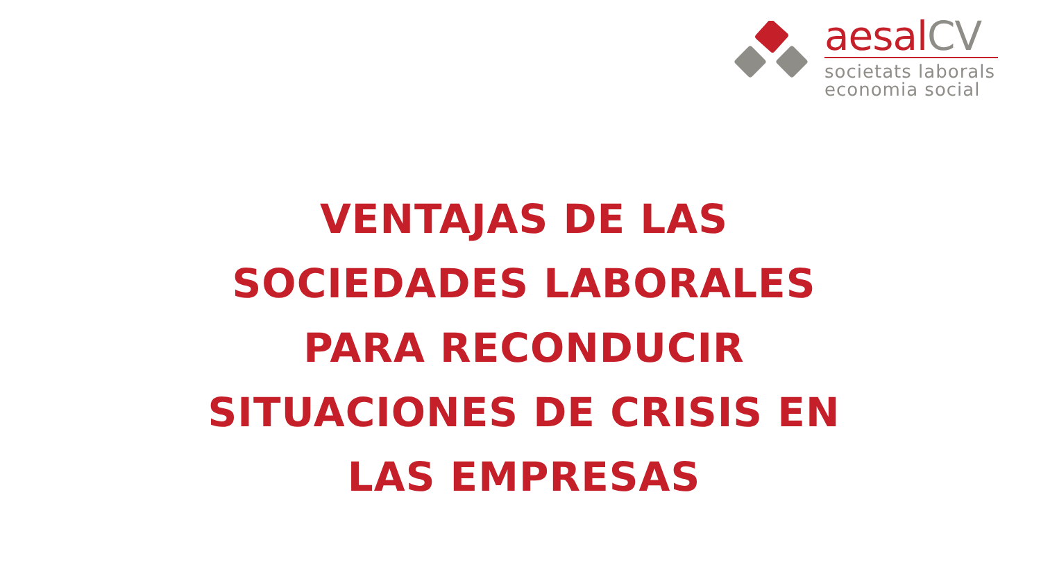aesalCV
societats laborals
economia social
VENTAJAS DE LAS SOCIEDADES LABORALES PARA RECONDUCIR SITUACIONES DE CRISIS EN LAS EMPRESAS